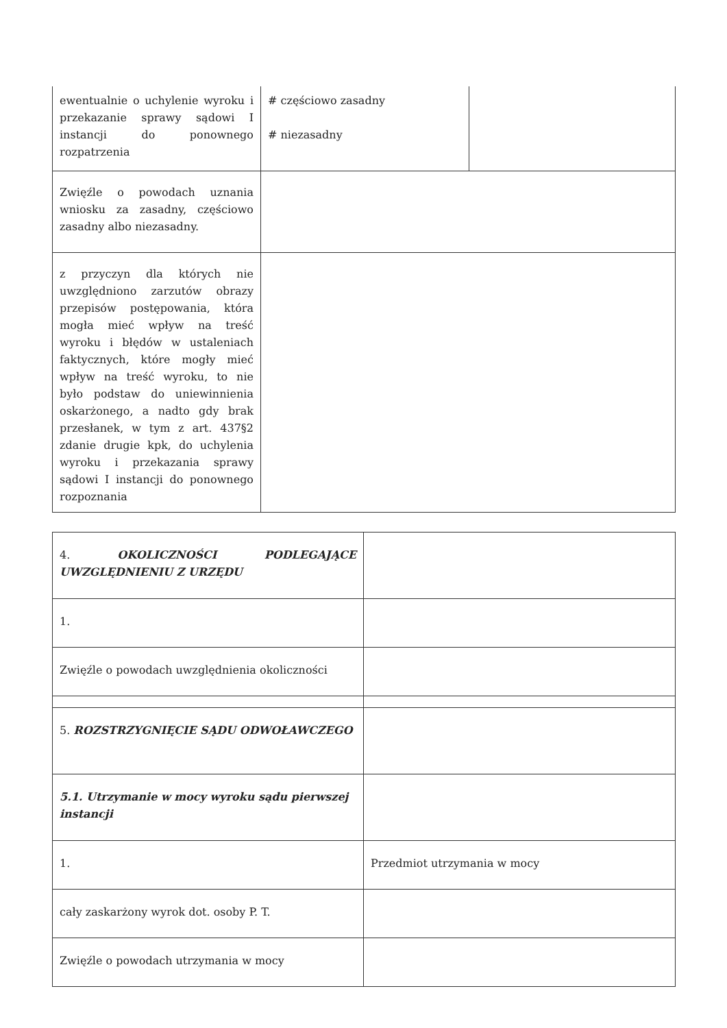| ewentualnie o uchylenie wyroku i przekazanie sprawy sądowi I instancji do ponownego rozpatrzenia | # częściowo zasadny # niezasadny | |
| Zwięźle o powodach uznania wniosku za zasadny, częściowo zasadny albo niezasadny. | | |
| z przyczyn dla których nie uwzględniono zarzutów obrazy przepisów postępowania, która mogła mieć wpływ na treść wyroku i błędów w ustaleniach faktycznych, które mogły mieć wpływ na treść wyroku, to nie było podstaw do uniewinnienia oskarżonego, a nadto gdy brak przesłanek, w tym z art. 437§2 zdanie drugie kpk, do uchylenia wyroku i przekazania sprawy sądowi I instancji do ponownego rozpoznania | | |
| 4. OKOLICZNOŚCI PODLEGAJĄCE UWZGLĘDNIENIU Z URZĘDU | |
| 1. | |
| Zwięźle o powodach uwzględnienia okoliczności | |
| 5. ROZSTRZYGNIĘCIE SĄDU ODWOŁAWCZEGO | |
| 5.1. Utrzymanie w mocy wyroku sądu pierwszej instancji | |
| 1. | Przedmiot utrzymania w mocy |
| cały zaskarżony wyrok dot. osoby P. T. | |
| Zwięźle o powodach utrzymania w mocy | |